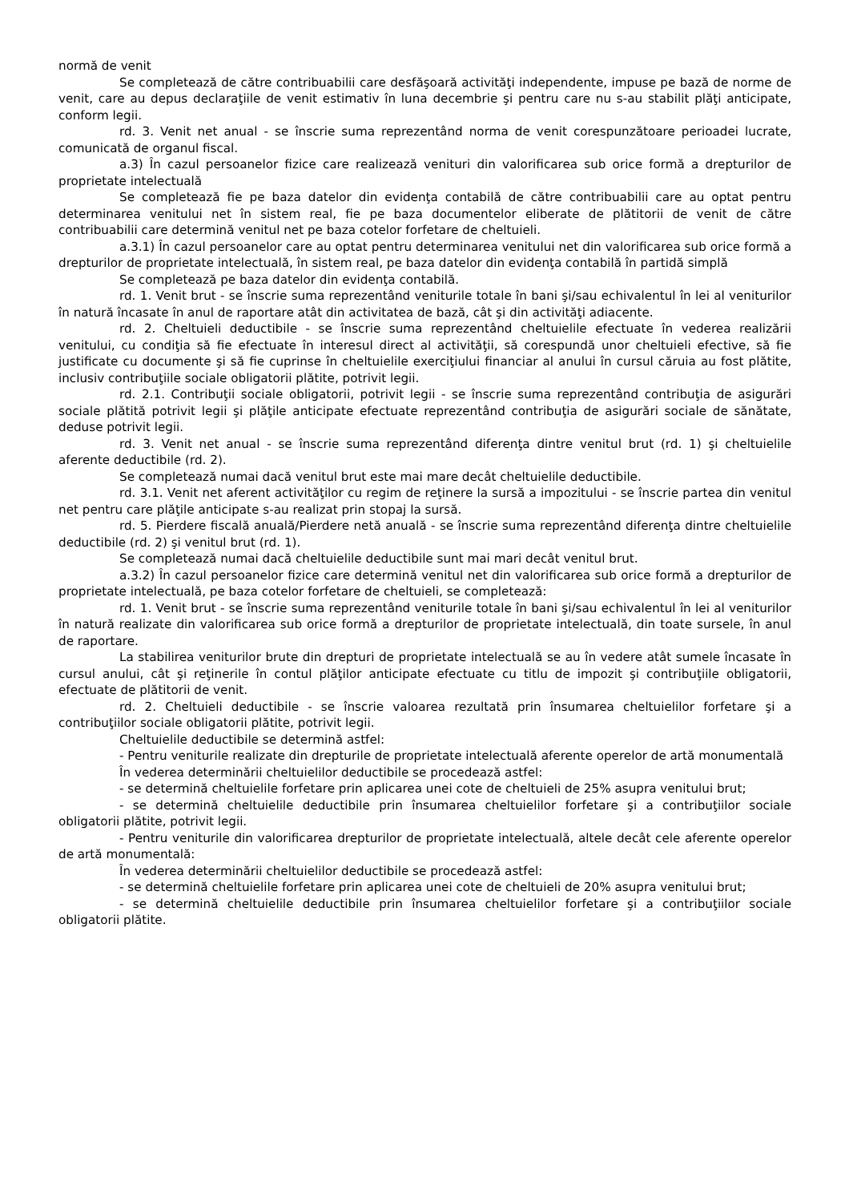normă de venit
Se completează de către contribuabilii care desfăşoară activităţi independente, impuse pe bază de norme de venit, care au depus declaraţiile de venit estimativ în luna decembrie şi pentru care nu s-au stabilit plăţi anticipate, conform legii.
rd. 3. Venit net anual - se înscrie suma reprezentând norma de venit corespunzătoare perioadei lucrate, comunicată de organul fiscal.
a.3) În cazul persoanelor fizice care realizează venituri din valorificarea sub orice formă a drepturilor de proprietate intelectuală
Se completează fie pe baza datelor din evidenţa contabilă de către contribuabilii care au optat pentru determinarea venitului net în sistem real, fie pe baza documentelor eliberate de plătitorii de venit de către contribuabilii care determină venitul net pe baza cotelor forfetare de cheltuieli.
a.3.1) În cazul persoanelor care au optat pentru determinarea venitului net din valorificarea sub orice formă a drepturilor de proprietate intelectuală, în sistem real, pe baza datelor din evidenţa contabilă în partidă simplă
Se completează pe baza datelor din evidenţa contabilă.
rd. 1. Venit brut - se înscrie suma reprezentând veniturile totale în bani şi/sau echivalentul în lei al veniturilor în natură încasate în anul de raportare atât din activitatea de bază, cât şi din activităţi adiacente.
rd. 2. Cheltuieli deductibile - se înscrie suma reprezentând cheltuielile efectuate în vederea realizării venitului, cu condiţia să fie efectuate în interesul direct al activităţii, să corespundă unor cheltuieli efective, să fie justificate cu documente şi să fie cuprinse în cheltuielile exerciţiului financiar al anului în cursul căruia au fost plătite, inclusiv contribuţiile sociale obligatorii plătite, potrivit legii.
rd. 2.1. Contribuţii sociale obligatorii, potrivit legii - se înscrie suma reprezentând contribuţia de asigurări sociale plătită potrivit legii şi plăţile anticipate efectuate reprezentând contribuţia de asigurări sociale de sănătate, deduse potrivit legii.
rd. 3. Venit net anual - se înscrie suma reprezentând diferenţa dintre venitul brut (rd. 1) şi cheltuielile aferente deductibile (rd. 2).
Se completează numai dacă venitul brut este mai mare decât cheltuielile deductibile.
rd. 3.1. Venit net aferent activităţilor cu regim de reţinere la sursă a impozitului - se înscrie partea din venitul net pentru care plăţile anticipate s-au realizat prin stopaj la sursă.
rd. 5. Pierdere fiscală anuală/Pierdere netă anuală - se înscrie suma reprezentând diferenţa dintre cheltuielile deductibile (rd. 2) şi venitul brut (rd. 1).
Se completează numai dacă cheltuielile deductibile sunt mai mari decât venitul brut.
a.3.2) În cazul persoanelor fizice care determină venitul net din valorificarea sub orice formă a drepturilor de proprietate intelectuală, pe baza cotelor forfetare de cheltuieli, se completează:
rd. 1. Venit brut - se înscrie suma reprezentând veniturile totale în bani şi/sau echivalentul în lei al veniturilor în natură realizate din valorificarea sub orice formă a drepturilor de proprietate intelectuală, din toate sursele, în anul de raportare.
La stabilirea veniturilor brute din drepturi de proprietate intelectuală se au în vedere atât sumele încasate în cursul anului, cât şi reţinerile în contul plăţilor anticipate efectuate cu titlu de impozit şi contribuţiile obligatorii, efectuate de plătitorii de venit.
rd. 2. Cheltuieli deductibile - se înscrie valoarea rezultată prin însumarea cheltuielilor forfetare şi a contribuţiilor sociale obligatorii plătite, potrivit legii.
Cheltuielile deductibile se determină astfel:
- Pentru veniturile realizate din drepturile de proprietate intelectuală aferente operelor de artă monumentală
În vederea determinării cheltuielilor deductibile se procedează astfel:
- se determină cheltuielile forfetare prin aplicarea unei cote de cheltuieli de 25% asupra venitului brut;
- se determină cheltuielile deductibile prin însumarea cheltuielilor forfetare şi a contribuţiilor sociale obligatorii plătite, potrivit legii.
- Pentru veniturile din valorificarea drepturilor de proprietate intelectuală, altele decât cele aferente operelor de artă monumentală:
În vederea determinării cheltuielilor deductibile se procedează astfel:
- se determină cheltuielile forfetare prin aplicarea unei cote de cheltuieli de 20% asupra venitului brut;
- se determină cheltuielile deductibile prin însumarea cheltuielilor forfetare şi a contribuţiilor sociale obligatorii plătite.